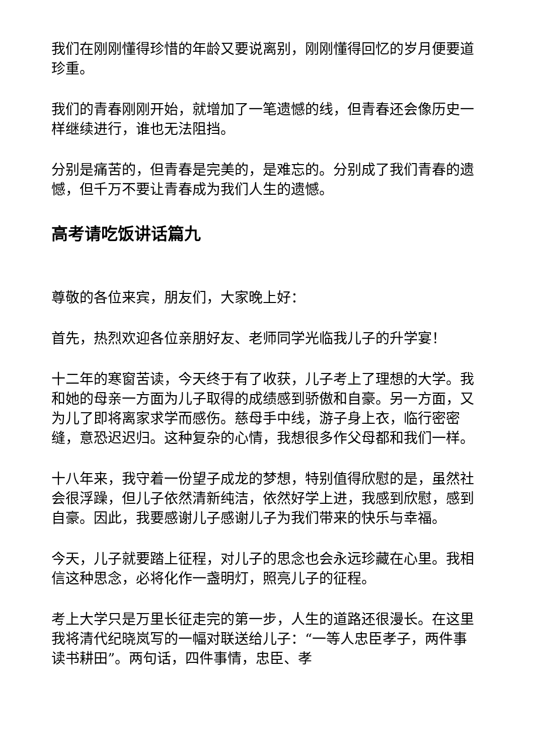我们在刚刚懂得珍惜的年龄又要说离别，刚刚懂得回忆的岁月便要道珍重。
我们的青春刚刚开始，就增加了一笔遗憾的线，但青春还会像历史一样继续进行，谁也无法阻挡。
分别是痛苦的，但青春是完美的，是难忘的。分别成了我们青春的遗憾，但千万不要让青春成为我们人生的遗憾。
高考请吃饭讲话篇九
尊敬的各位来宾，朋友们，大家晚上好：
首先，热烈欢迎各位亲朋好友、老师同学光临我儿子的升学宴！
十二年的寒窗苦读，今天终于有了收获，儿子考上了理想的大学。我和她的母亲一方面为儿子取得的成绩感到骄傲和自豪。另一方面，又为儿了即将离家求学而感伤。慈母手中线，游子身上衣，临行密密缝，意恐迟迟归。这种复杂的心情，我想很多作父母都和我们一样。
十八年来，我守着一份望子成龙的梦想，特别值得欣慰的是，虽然社会很浮躁，但儿子依然清新纯洁，依然好学上进，我感到欣慰，感到自豪。因此，我要感谢儿子感谢儿子为我们带来的快乐与幸福。
今天，儿子就要踏上征程，对儿子的思念也会永远珍藏在心里。我相信这种思念，必将化作一盏明灯，照亮儿子的征程。
考上大学只是万里长征走完的第一步，人生的道路还很漫长。在这里我将清代纪晓岚写的一幅对联送给儿子：“一等人忠臣孝子，两件事读书耕田”。两句话，四件事情，忠臣、孝